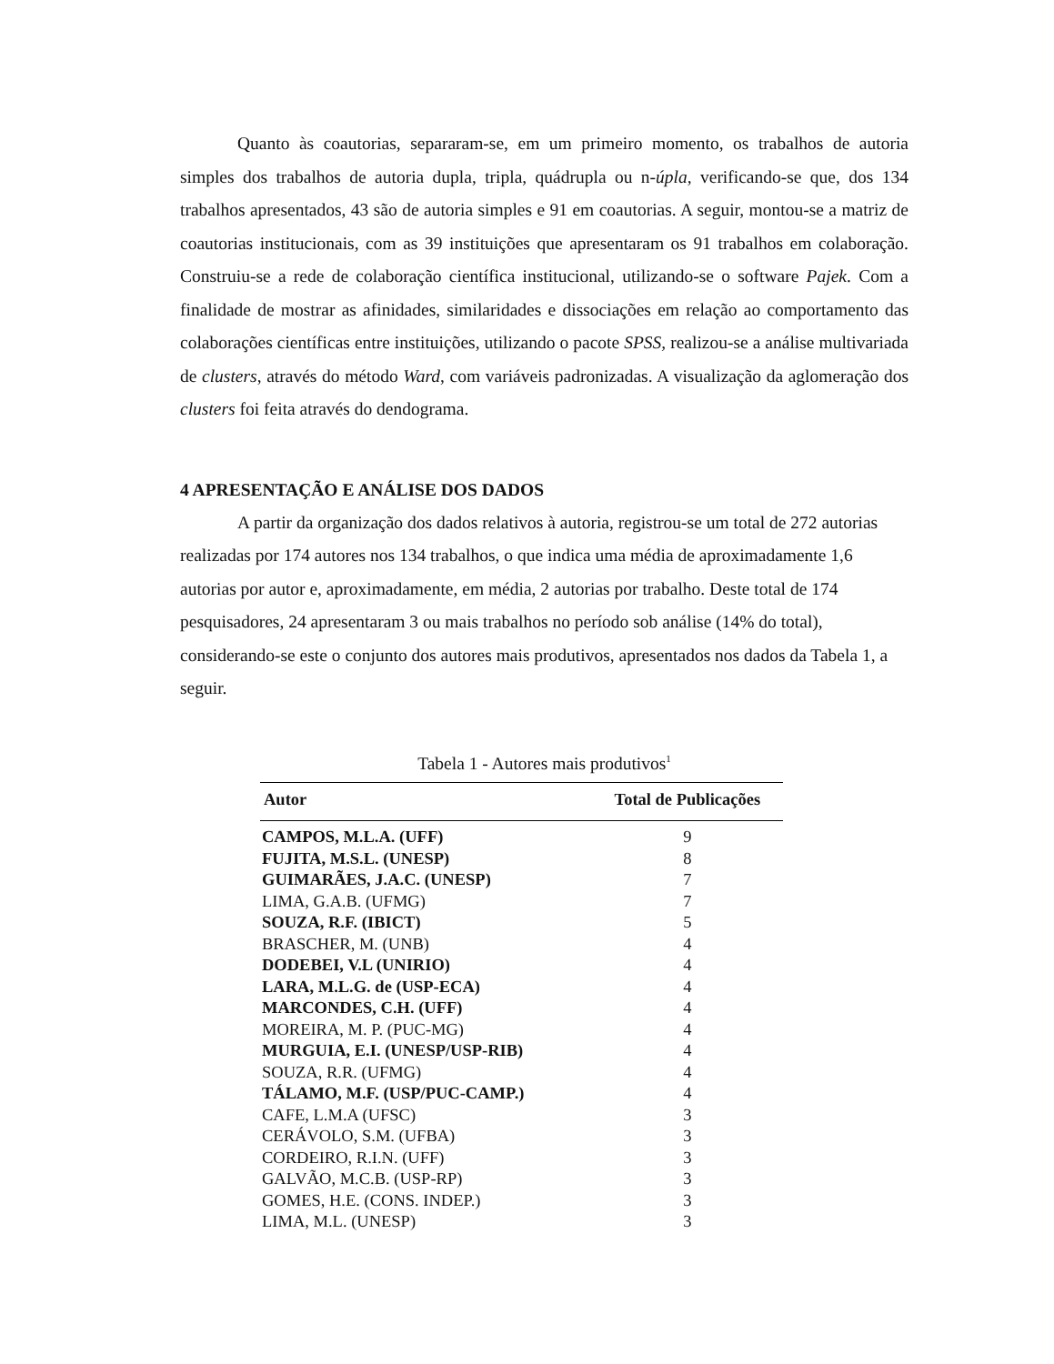Quanto às coautorias, separaram-se, em um primeiro momento, os trabalhos de autoria simples dos trabalhos de autoria dupla, tripla, quádrupla ou n-úpla, verificando-se que, dos 134 trabalhos apresentados, 43 são de autoria simples e 91 em coautorias. A seguir, montou-se a matriz de coautorias institucionais, com as 39 instituições que apresentaram os 91 trabalhos em colaboração. Construiu-se a rede de colaboração científica institucional, utilizando-se o software Pajek. Com a finalidade de mostrar as afinidades, similaridades e dissociações em relação ao comportamento das colaborações científicas entre instituições, utilizando o pacote SPSS, realizou-se a análise multivariada de clusters, através do método Ward, com variáveis padronizadas. A visualização da aglomeração dos clusters foi feita através do dendograma.
4 APRESENTAÇÃO E ANÁLISE DOS DADOS
A partir da organização dos dados relativos à autoria, registrou-se um total de 272 autorias realizadas por 174 autores nos 134 trabalhos, o que indica uma média de aproximadamente 1,6 autorias por autor e, aproximadamente, em média, 2 autorias por trabalho. Deste total de 174 pesquisadores, 24 apresentaram 3 ou mais trabalhos no período sob análise (14% do total), considerando-se este o conjunto dos autores mais produtivos, apresentados nos dados da Tabela 1, a seguir.
Tabela 1 - Autores mais produtivos<sup>1</sup>
| Autor | Total de Publicações |
| --- | --- |
| CAMPOS, M.L.A. (UFF) | 9 |
| FUJITA, M.S.L. (UNESP) | 8 |
| GUIMARÃES, J.A.C. (UNESP) | 7 |
| LIMA, G.A.B. (UFMG) | 7 |
| SOUZA, R.F. (IBICT) | 5 |
| BRASCHER, M. (UNB) | 4 |
| DODEBEI, V.L (UNIRIO) | 4 |
| LARA, M.L.G. de (USP-ECA) | 4 |
| MARCONDES, C.H. (UFF) | 4 |
| MOREIRA, M. P. (PUC-MG) | 4 |
| MURGUIA, E.I. (UNESP/USP-RIB) | 4 |
| SOUZA, R.R. (UFMG) | 4 |
| TÁLAMO, M.F. (USP/PUC-CAMP.) | 4 |
| CAFE, L.M.A (UFSC) | 3 |
| CERÁVOLO, S.M. (UFBA) | 3 |
| CORDEIRO, R.I.N. (UFF) | 3 |
| GALVÃO, M.C.B. (USP-RP) | 3 |
| GOMES, H.E. (CONS. INDEP.) | 3 |
| LIMA, M.L. (UNESP) | 3 |